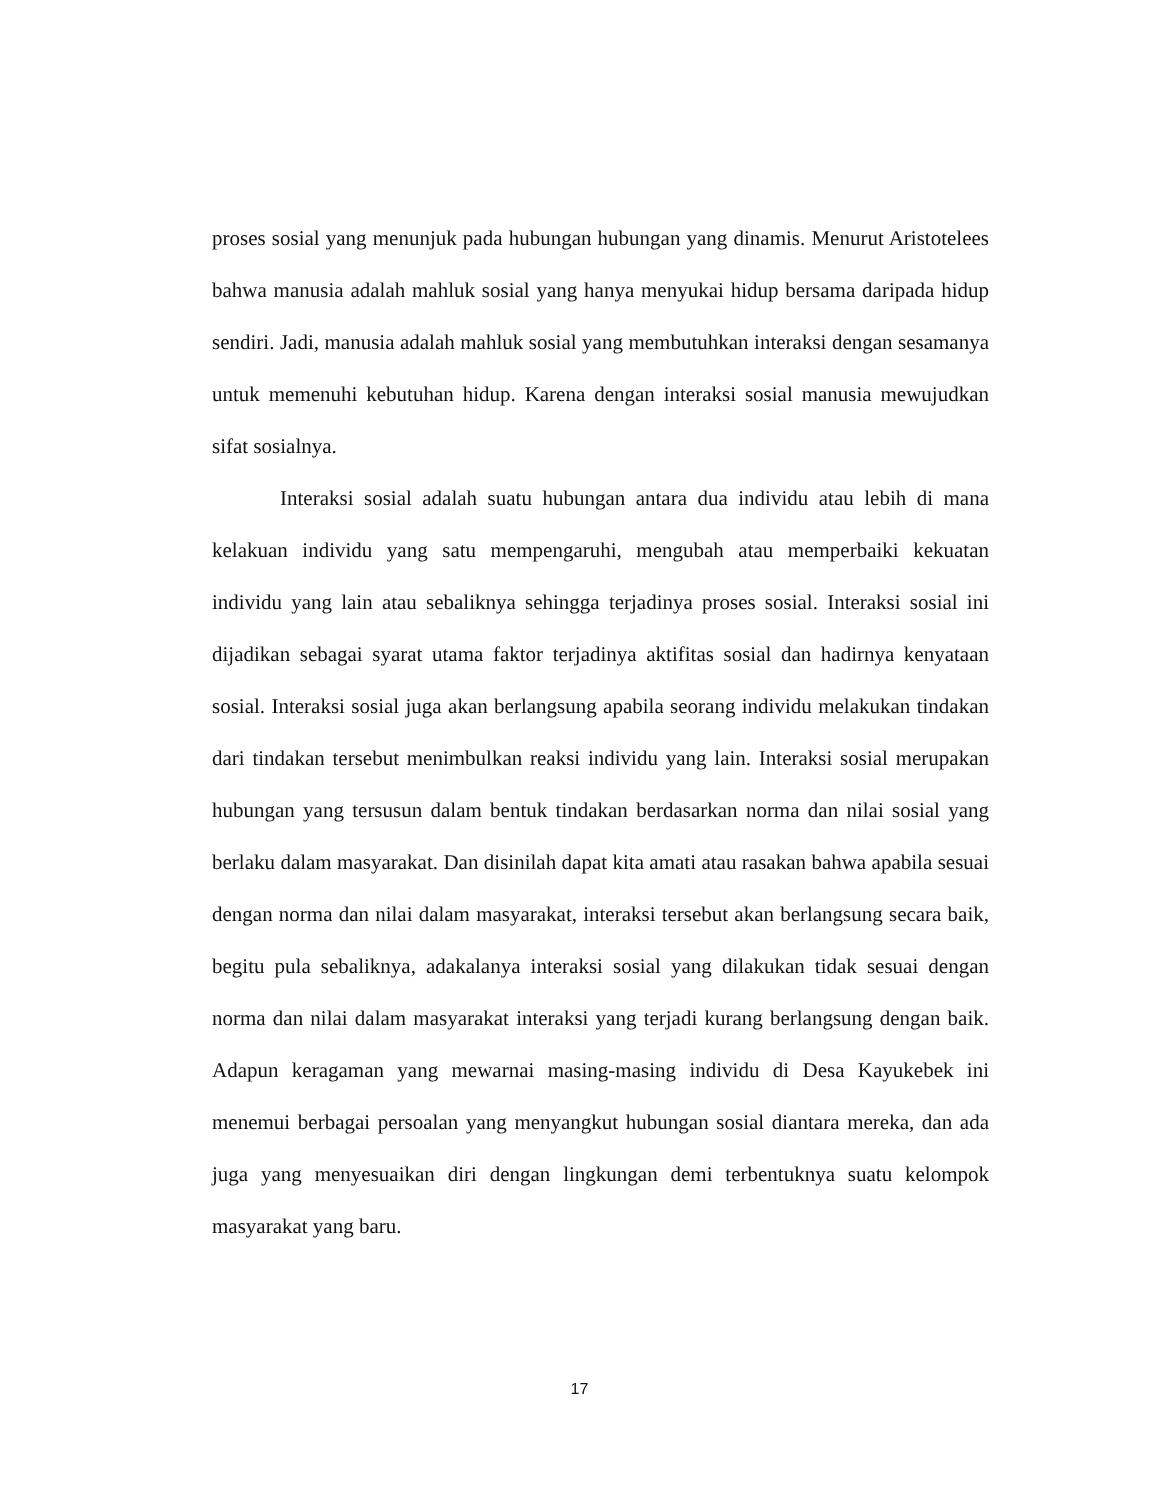proses sosial yang menunjuk pada hubungan hubungan yang dinamis. Menurut Aristotelees bahwa manusia adalah mahluk sosial yang hanya menyukai hidup bersama daripada hidup sendiri. Jadi, manusia adalah mahluk sosial yang membutuhkan interaksi dengan sesamanya untuk memenuhi kebutuhan hidup. Karena dengan interaksi sosial manusia mewujudkan sifat sosialnya.
Interaksi sosial adalah suatu hubungan antara dua individu atau lebih di mana kelakuan individu yang satu mempengaruhi, mengubah atau memperbaiki kekuatan individu yang lain atau sebaliknya sehingga terjadinya proses sosial. Interaksi sosial ini dijadikan sebagai syarat utama faktor terjadinya aktifitas sosial dan hadirnya kenyataan sosial. Interaksi sosial juga akan berlangsung apabila seorang individu melakukan tindakan dari tindakan tersebut menimbulkan reaksi individu yang lain. Interaksi sosial merupakan hubungan yang tersusun dalam bentuk tindakan berdasarkan norma dan nilai sosial yang berlaku dalam masyarakat. Dan disinilah dapat kita amati atau rasakan bahwa apabila sesuai dengan norma dan nilai dalam masyarakat, interaksi tersebut akan berlangsung secara baik, begitu pula sebaliknya, adakalanya interaksi sosial yang dilakukan tidak sesuai dengan norma dan nilai dalam masyarakat interaksi yang terjadi kurang berlangsung dengan baik. Adapun keragaman yang mewarnai masing-masing individu di Desa Kayukebek ini menemui berbagai persoalan yang menyangkut hubungan sosial diantara mereka, dan ada juga yang menyesuaikan diri dengan lingkungan demi terbentuknya suatu kelompok masyarakat yang baru.
17